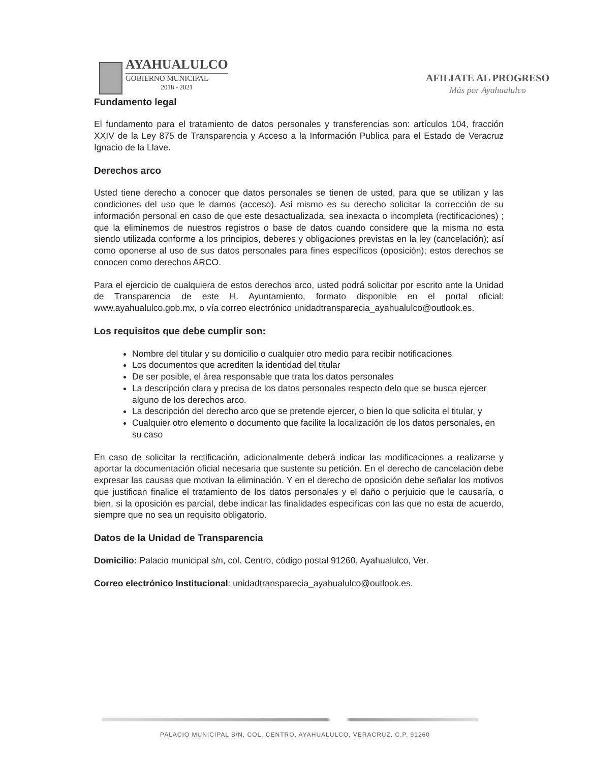AYAHUALULCO
GOBIERNO MUNICIPAL
2018 - 2021
AFILIATE AL PROGRESO
Más por Ayahualulco
Fundamento legal
El fundamento para el tratamiento de datos personales y transferencias son: artículos 104, fracción XXIV de la Ley 875 de Transparencia y Acceso a la Información Publica para el Estado de Veracruz Ignacio de la Llave.
Derechos arco
Usted tiene derecho a conocer que datos personales se tienen de usted, para que se utilizan y las condiciones del uso que le damos (acceso). Así mismo es su derecho solicitar la corrección de su información personal en caso de que este desactualizada, sea inexacta o incompleta (rectificaciones) ; que la eliminemos de nuestros registros o base de datos cuando considere que la misma no esta siendo utilizada conforme a los principios, deberes y obligaciones previstas en la ley (cancelación); así como oponerse al uso de sus datos personales para fines específicos (oposición); estos derechos se conocen como derechos ARCO.
Para el ejercicio de cualquiera de estos derechos arco, usted podrá solicitar por escrito ante la Unidad de Transparencia de este H. Ayuntamiento, formato disponible en el portal oficial: www.ayahualulco.gob.mx, o vía correo electrónico unidadtransparecia_ayahualulco@outlook.es.
Los requisitos que debe cumplir son:
Nombre del titular y su domicilio o cualquier otro medio para recibir notificaciones
Los documentos que acrediten la identidad del titular
De ser posible, el área responsable que trata los datos personales
La descripción clara y precisa de los datos personales respecto delo que se busca ejercer alguno de los derechos arco.
La descripción del derecho arco que se pretende ejercer, o bien lo que solicita el titular, y
Cualquier otro elemento o documento que facilite la localización de los datos personales, en su caso
En caso de solicitar la rectificación, adicionalmente deberá indicar las modificaciones a realizarse y aportar la documentación oficial necesaria que sustente su petición. En el derecho de cancelación debe expresar las causas que motivan la eliminación. Y en el derecho de oposición debe señalar los motivos que justifican finalice el tratamiento de los datos personales y el daño o perjuicio que le causaría, o bien, si la oposición es parcial, debe indicar las finalidades especificas con las que no esta de acuerdo, siempre que no sea un requisito obligatorio.
Datos de la Unidad de Transparencia
Domicilio: Palacio municipal s/n, col. Centro, código postal 91260, Ayahualulco, Ver.
Correo electrónico Institucional: unidadtransparecia_ayahualulco@outlook.es.
PALACIO MUNICIPAL S/N, COL. CENTRO, AYAHUALULCO, VERACRUZ, C.P. 91260